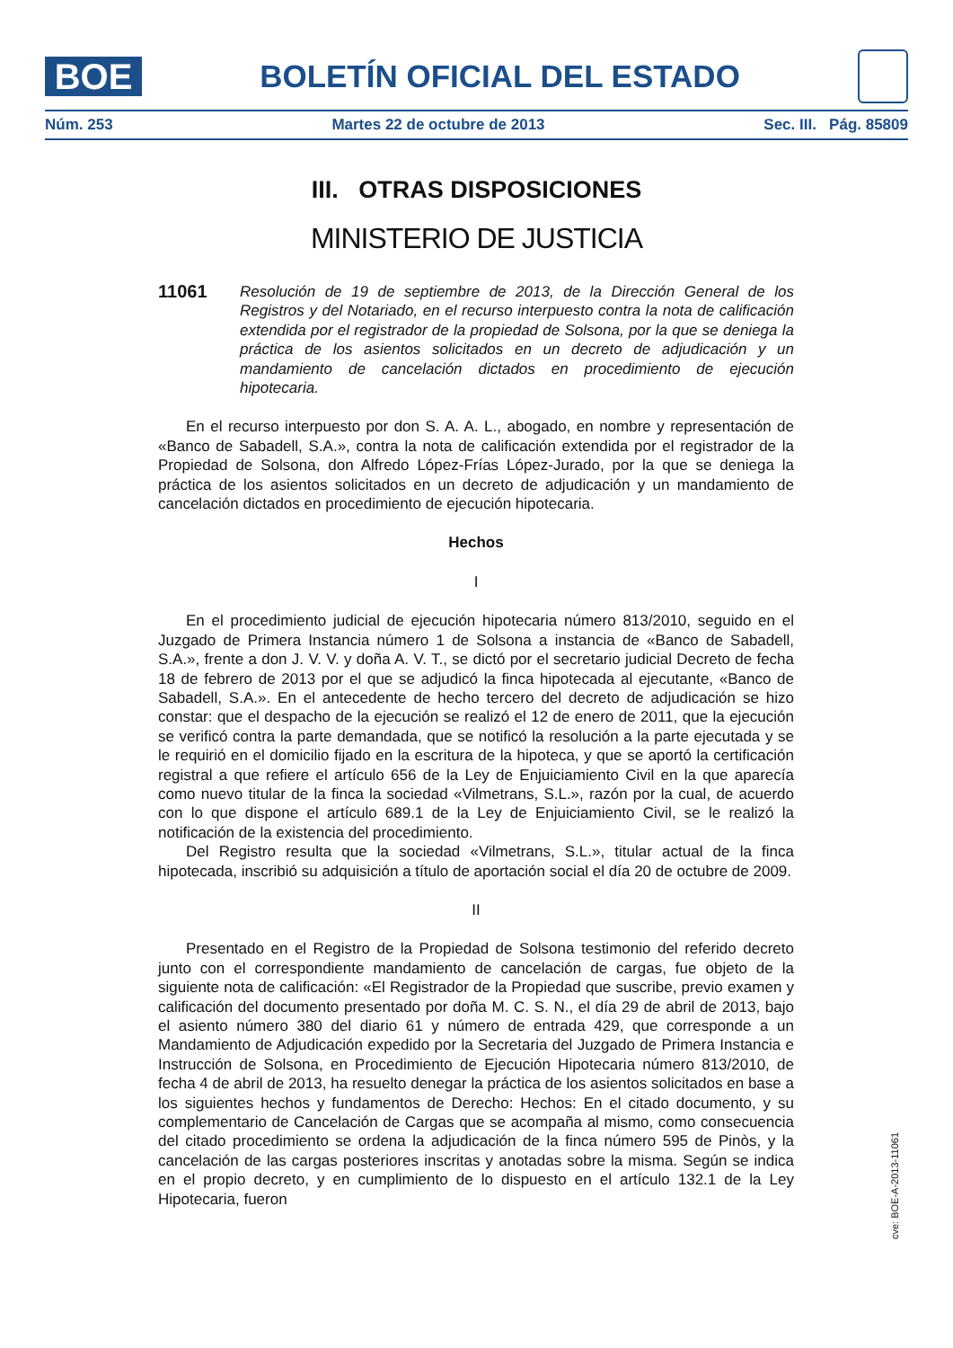BOE
BOLETÍN OFICIAL DEL ESTADO
Núm. 253 Martes 22 de octubre de 2013 Sec. III. Pág. 85809
III. OTRAS DISPOSICIONES
MINISTERIO DE JUSTICIA
11061
Resolución de 19 de septiembre de 2013, de la Dirección General de los Registros y del Notariado, en el recurso interpuesto contra la nota de calificación extendida por el registrador de la propiedad de Solsona, por la que se deniega la práctica de los asientos solicitados en un decreto de adjudicación y un mandamiento de cancelación dictados en procedimiento de ejecución hipotecaria.
En el recurso interpuesto por don S. A. A. L., abogado, en nombre y representación de «Banco de Sabadell, S.A.», contra la nota de calificación extendida por el registrador de la Propiedad de Solsona, don Alfredo López-Frías López-Jurado, por la que se deniega la práctica de los asientos solicitados en un decreto de adjudicación y un mandamiento de cancelación dictados en procedimiento de ejecución hipotecaria.
Hechos
I
En el procedimiento judicial de ejecución hipotecaria número 813/2010, seguido en el Juzgado de Primera Instancia número 1 de Solsona a instancia de «Banco de Sabadell, S.A.», frente a don J. V. V. y doña A. V. T., se dictó por el secretario judicial Decreto de fecha 18 de febrero de 2013 por el que se adjudicó la finca hipotecada al ejecutante, «Banco de Sabadell, S.A.». En el antecedente de hecho tercero del decreto de adjudicación se hizo constar: que el despacho de la ejecución se realizó el 12 de enero de 2011, que la ejecución se verificó contra la parte demandada, que se notificó la resolución a la parte ejecutada y se le requirió en el domicilio fijado en la escritura de la hipoteca, y que se aportó la certificación registral a que refiere el artículo 656 de la Ley de Enjuiciamiento Civil en la que aparecía como nuevo titular de la finca la sociedad «Vilmetrans, S.L.», razón por la cual, de acuerdo con lo que dispone el artículo 689.1 de la Ley de Enjuiciamiento Civil, se le realizó la notificación de la existencia del procedimiento.
Del Registro resulta que la sociedad «Vilmetrans, S.L.», titular actual de la finca hipotecada, inscribió su adquisición a título de aportación social el día 20 de octubre de 2009.
II
Presentado en el Registro de la Propiedad de Solsona testimonio del referido decreto junto con el correspondiente mandamiento de cancelación de cargas, fue objeto de la siguiente nota de calificación: «El Registrador de la Propiedad que suscribe, previo examen y calificación del documento presentado por doña M. C. S. N., el día 29 de abril de 2013, bajo el asiento número 380 del diario 61 y número de entrada 429, que corresponde a un Mandamiento de Adjudicación expedido por la Secretaria del Juzgado de Primera Instancia e Instrucción de Solsona, en Procedimiento de Ejecución Hipotecaria número 813/2010, de fecha 4 de abril de 2013, ha resuelto denegar la práctica de los asientos solicitados en base a los siguientes hechos y fundamentos de Derecho: Hechos: En el citado documento, y su complementario de Cancelación de Cargas que se acompaña al mismo, como consecuencia del citado procedimiento se ordena la adjudicación de la finca número 595 de Pinòs, y la cancelación de las cargas posteriores inscritas y anotadas sobre la misma. Según se indica en el propio decreto, y en cumplimiento de lo dispuesto en el artículo 132.1 de la Ley Hipotecaria, fueron
cve: BOE-A-2013-11061